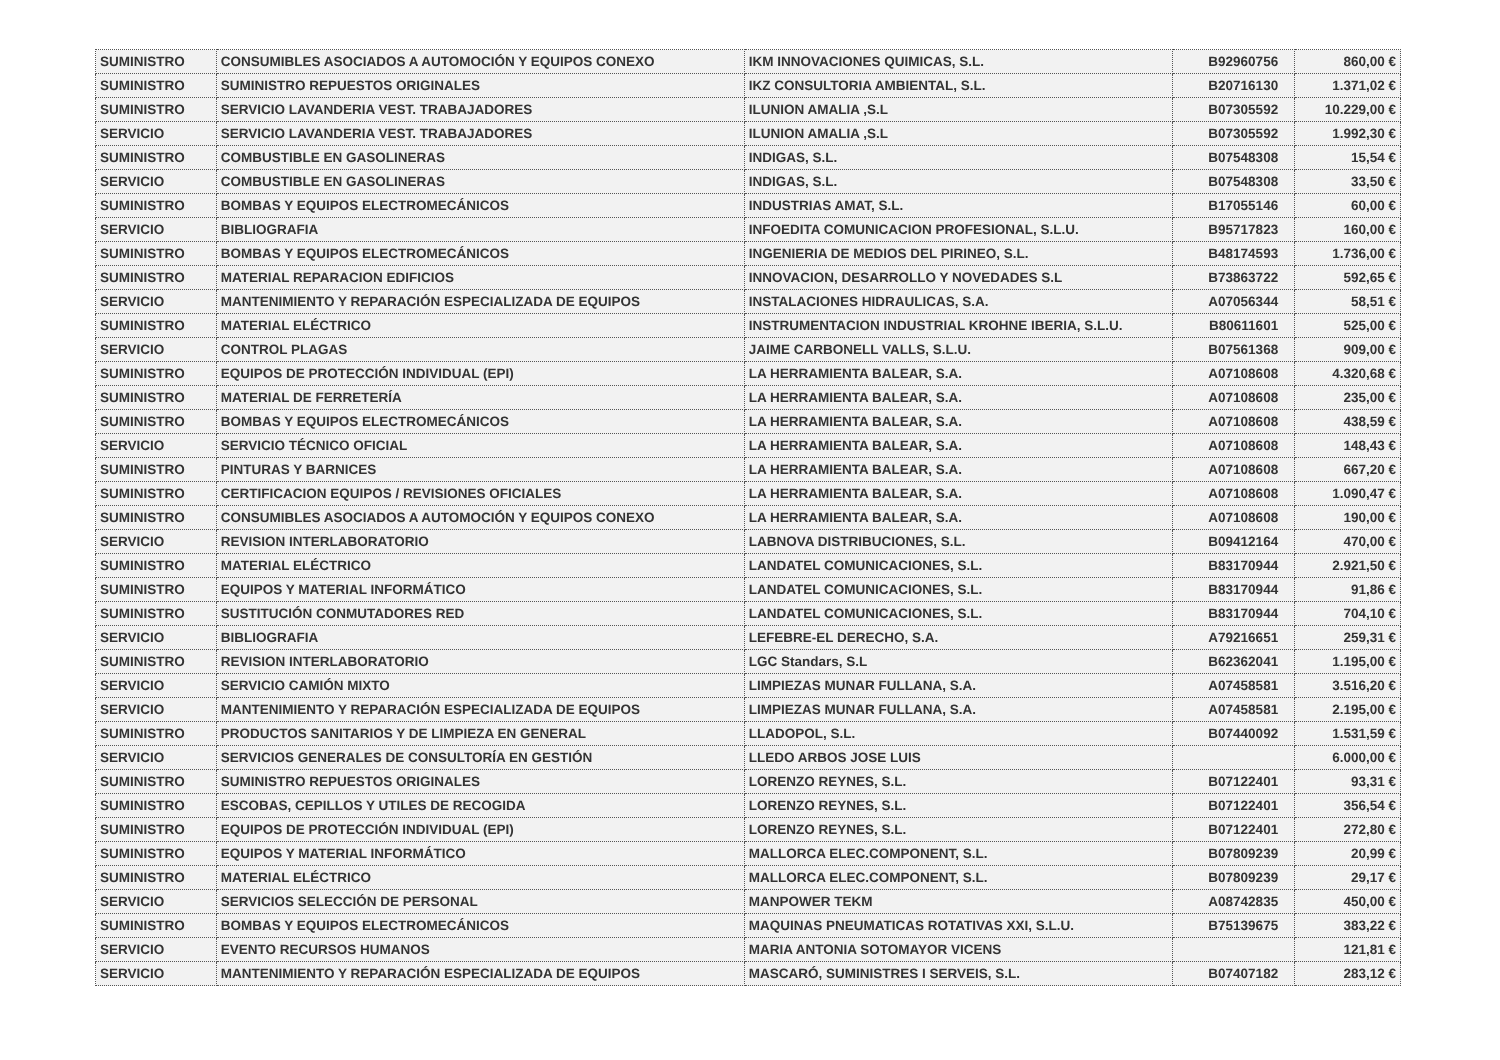| SUMINISTRO | CONSUMIBLES ASOCIADOS A AUTOMOCIÓN Y EQUIPOS CONEXO | IKM INNOVACIONES QUIMICAS, S.L. | B92960756 | 860,00 € |
| SUMINISTRO | SUMINISTRO REPUESTOS ORIGINALES | IKZ CONSULTORIA AMBIENTAL, S.L. | B20716130 | 1.371,02 € |
| SUMINISTRO | SERVICIO LAVANDERIA VEST. TRABAJADORES | ILUNION AMALIA ,S.L | B07305592 | 10.229,00 € |
| SERVICIO | SERVICIO LAVANDERIA VEST. TRABAJADORES | ILUNION AMALIA ,S.L | B07305592 | 1.992,30 € |
| SUMINISTRO | COMBUSTIBLE EN GASOLINERAS | INDIGAS, S.L. | B07548308 | 15,54 € |
| SERVICIO | COMBUSTIBLE EN GASOLINERAS | INDIGAS, S.L. | B07548308 | 33,50 € |
| SUMINISTRO | BOMBAS Y EQUIPOS ELECTROMECÁNICOS | INDUSTRIAS AMAT, S.L. | B17055146 | 60,00 € |
| SERVICIO | BIBLIOGRAFIA | INFOEDITA COMUNICACION PROFESIONAL, S.L.U. | B95717823 | 160,00 € |
| SUMINISTRO | BOMBAS Y EQUIPOS ELECTROMECÁNICOS | INGENIERIA DE MEDIOS DEL PIRINEO, S.L. | B48174593 | 1.736,00 € |
| SUMINISTRO | MATERIAL REPARACION EDIFICIOS | INNOVACION, DESARROLLO Y NOVEDADES S.L | B73863722 | 592,65 € |
| SERVICIO | MANTENIMIENTO Y REPARACIÓN ESPECIALIZADA DE EQUIPOS | INSTALACIONES HIDRAULICAS, S.A. | A07056344 | 58,51 € |
| SUMINISTRO | MATERIAL ELÉCTRICO | INSTRUMENTACION INDUSTRIAL KROHNE IBERIA, S.L.U. | B80611601 | 525,00 € |
| SERVICIO | CONTROL PLAGAS | JAIME CARBONELL VALLS, S.L.U. | B07561368 | 909,00 € |
| SUMINISTRO | EQUIPOS DE PROTECCIÓN INDIVIDUAL (EPI) | LA HERRAMIENTA BALEAR, S.A. | A07108608 | 4.320,68 € |
| SUMINISTRO | MATERIAL DE FERRETERÍA | LA HERRAMIENTA BALEAR, S.A. | A07108608 | 235,00 € |
| SUMINISTRO | BOMBAS Y EQUIPOS ELECTROMECÁNICOS | LA HERRAMIENTA BALEAR, S.A. | A07108608 | 438,59 € |
| SERVICIO | SERVICIO TÉCNICO OFICIAL | LA HERRAMIENTA BALEAR, S.A. | A07108608 | 148,43 € |
| SUMINISTRO | PINTURAS Y BARNICES | LA HERRAMIENTA BALEAR, S.A. | A07108608 | 667,20 € |
| SUMINISTRO | CERTIFICACION EQUIPOS / REVISIONES OFICIALES | LA HERRAMIENTA BALEAR, S.A. | A07108608 | 1.090,47 € |
| SUMINISTRO | CONSUMIBLES ASOCIADOS A AUTOMOCIÓN Y EQUIPOS CONEXO | LA HERRAMIENTA BALEAR, S.A. | A07108608 | 190,00 € |
| SERVICIO | REVISION INTERLABORATORIO | LABNOVA DISTRIBUCIONES, S.L. | B09412164 | 470,00 € |
| SUMINISTRO | MATERIAL ELÉCTRICO | LANDATEL COMUNICACIONES, S.L. | B83170944 | 2.921,50 € |
| SUMINISTRO | EQUIPOS Y MATERIAL INFORMÁTICO | LANDATEL COMUNICACIONES, S.L. | B83170944 | 91,86 € |
| SUMINISTRO | SUSTITUCIÓN CONMUTADORES RED | LANDATEL COMUNICACIONES, S.L. | B83170944 | 704,10 € |
| SERVICIO | BIBLIOGRAFIA | LEFEBRE-EL DERECHO, S.A. | A79216651 | 259,31 € |
| SUMINISTRO | REVISION INTERLABORATORIO | LGC Standars, S.L | B62362041 | 1.195,00 € |
| SERVICIO | SERVICIO CAMIÓN MIXTO | LIMPIEZAS MUNAR FULLANA, S.A. | A07458581 | 3.516,20 € |
| SERVICIO | MANTENIMIENTO Y REPARACIÓN ESPECIALIZADA DE EQUIPOS | LIMPIEZAS MUNAR FULLANA, S.A. | A07458581 | 2.195,00 € |
| SUMINISTRO | PRODUCTOS SANITARIOS Y DE LIMPIEZA EN GENERAL | LLADOPOL, S.L. | B07440092 | 1.531,59 € |
| SERVICIO | SERVICIOS GENERALES DE CONSULTORÍA EN GESTIÓN | LLEDO ARBOS JOSE LUIS | | 6.000,00 € |
| SUMINISTRO | SUMINISTRO REPUESTOS ORIGINALES | LORENZO REYNES, S.L. | B07122401 | 93,31 € |
| SUMINISTRO | ESCOBAS, CEPILLOS Y UTILES DE RECOGIDA | LORENZO REYNES, S.L. | B07122401 | 356,54 € |
| SUMINISTRO | EQUIPOS DE PROTECCIÓN INDIVIDUAL (EPI) | LORENZO REYNES, S.L. | B07122401 | 272,80 € |
| SUMINISTRO | EQUIPOS Y MATERIAL INFORMÁTICO | MALLORCA ELEC.COMPONENT, S.L. | B07809239 | 20,99 € |
| SUMINISTRO | MATERIAL ELÉCTRICO | MALLORCA ELEC.COMPONENT, S.L. | B07809239 | 29,17 € |
| SERVICIO | SERVICIOS SELECCIÓN DE PERSONAL | MANPOWER TEKM | A08742835 | 450,00 € |
| SUMINISTRO | BOMBAS Y EQUIPOS ELECTROMECÁNICOS | MAQUINAS PNEUMATICAS ROTATIVAS XXI, S.L.U. | B75139675 | 383,22 € |
| SERVICIO | EVENTO RECURSOS HUMANOS | MARIA ANTONIA SOTOMAYOR VICENS | | 121,81 € |
| SERVICIO | MANTENIMIENTO Y REPARACIÓN ESPECIALIZADA DE EQUIPOS | MASCARÓ, SUMINISTRES I SERVEIS, S.L. | B07407182 | 283,12 € |